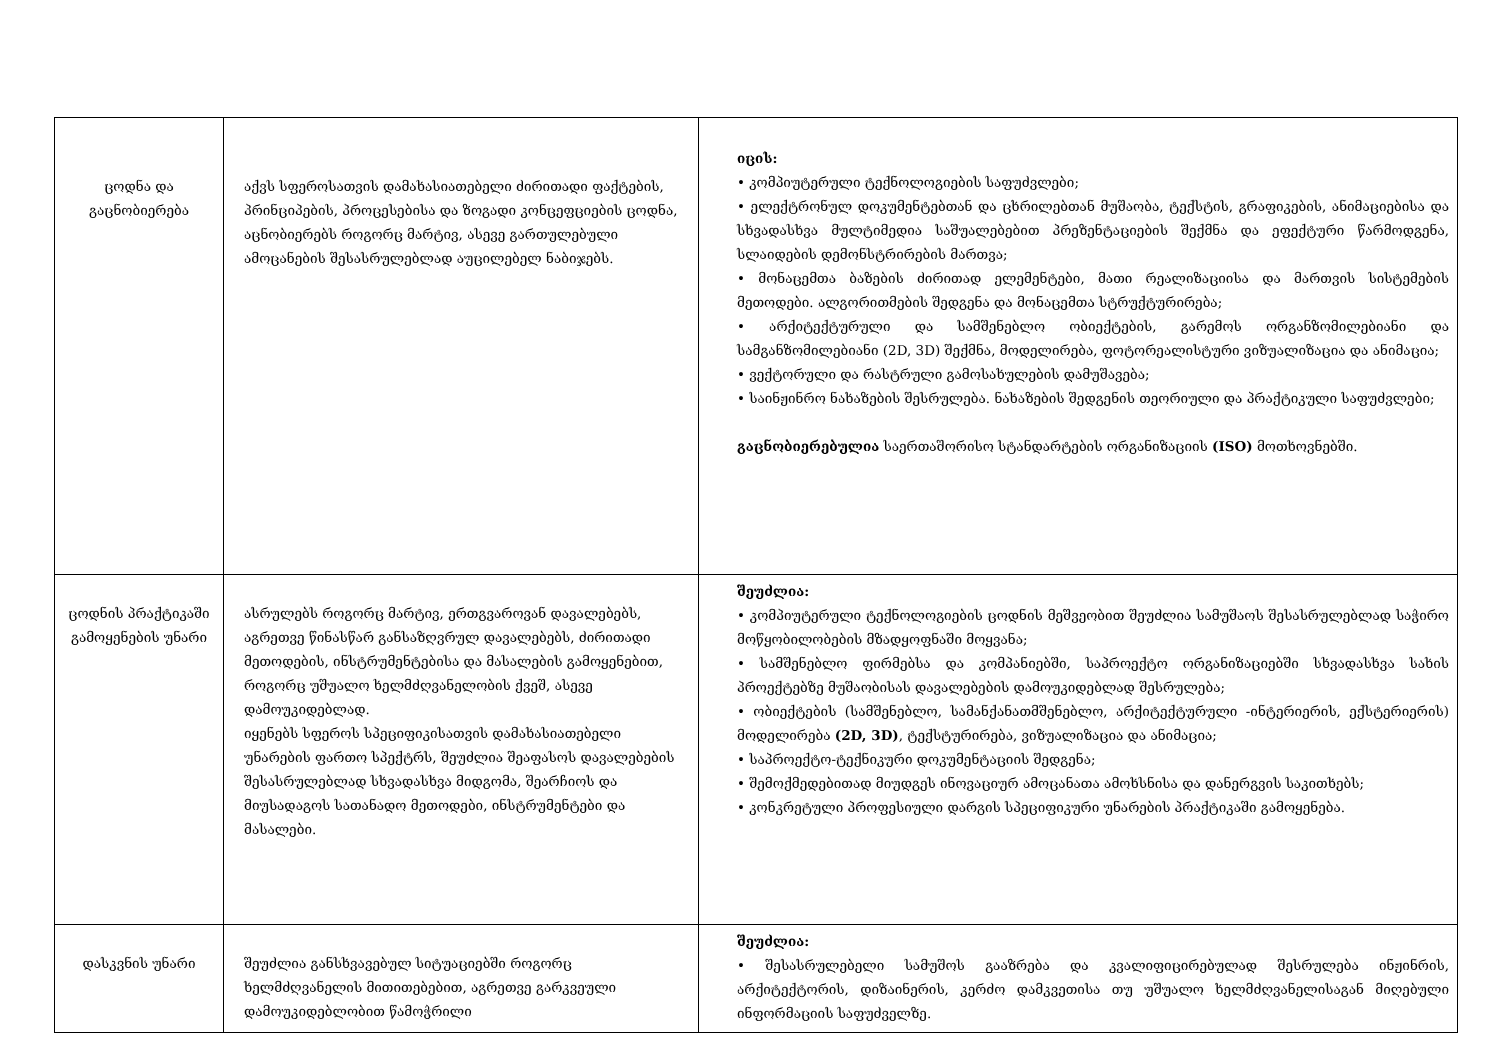| ცოდნა და გაცნობიერება | აქვს სფეროსათვის დამახასიათებელი ძირითადი ფაქტების, პრინციპების, პროცესებისა და ზოგადი კონცეფციების ცოდნა, აცნობიერებს როგორც მარტივ, ასევე გართულებული ამოცანების შესასრულებლად აუცილებელ ნაბიჯებს. | იცის: • კომპიუტერული ტექნოლოგიების საფუძვლები; • ელექტრონულ დოკუმენტებთან და ცხრილებთან მუშაობა, ტექსტის, გრაფიკების, ანიმაციებისა და სხვადასხვა მულტიმედია საშუალებებით პრეზენტაციების შექმნა და ეფექტური წარმოდგენა, სლაიდების დემონსტრირების მართვა; • მონაცემთა ბაზების ძირითად ელემენტები, მათი რეალიზაციისა და მართვის სისტემების მეთოდები. ალგორითმების შედგენა და მონაცემთა სტრუქტურირება; • არქიტექტურული და სამშენებლო ობიექტების, გარემოს ორგანზომილებიანი და სამგანზომილებიანი (2D, 3D) შექმნა, მოდელირება, ფოტორეალისტური ვიზუალიზაცია და ანიმაცია; • ვექტორული და რასტრული გამოსახულების დამუშავება; • საინჟინრო ნახაზების შესრულება. ნახაზების შედგენის თეორიული და პრაქტიკული საფუძვლები; გაცნობიერებულია საერთაშორისო სტანდარტების ორგანიზაციის (ISO) მოთხოვნებში. |
| ცოდნის პრაქტიკაში გამოყენების უნარი | ასრულებს როგორც მარტივ, ერთგვაროვან დავალებებს, აგრეთვე წინასწარ განსაზღვრულ დავალებებს, ძირითადი მეთოდების, ინსტრუმენტებისა და მასალების გამოყენებით, როგორც უშუალო ხელმძღვანელობის ქვეშ, ასევე დამოუკიდებლად. იყენებს სფეროს სპეციფიკისათვის დამახასიათებელი უნარების ფართო სპექტრს, შეუძლია შეაფასოს დავალებების შესასრულებლად სხვადასხვა მიდგომა, შეარჩიოს და მიუსადაგოს სათანადო მეთოდები, ინსტრუმენტები და მასალები. | შეუძლია: • კომპიუტერული ტექნოლოგიების ცოდნის მეშვეობით შეუძლია სამუშაოს შესასრულებლად საჭირო მოწყობილობების მზადყოფნაში მოყვანა; • სამშენებლო ფირმებსა და კომპანიებში, საპროექტო ორგანიზაციებში სხვადასხვა სახის პროექტებზე მუშაობისას დავალებების დამოუკიდებლად შესრულება; • ობიექტების (სამშენებლო, სამანქანათმშენებლო, არქიტექტურული -ინტერიერის, ექსტერიერის) მოდელირება (2D, 3D) , ტექსტურირება, ვიზუალიზაცია და ანიმაცია; • საპროექტო-ტექნიკური დოკუმენტაციის შედგენა; • შემოქმედებითად მიუდგეს ინოვაციურ ამოცანათა ამოხსნისა და დანერგვის საკითხებს; • კონკრეტული პროფესიული დარგის სპეციფიკური უნარების პრაქტიკაში გამოყენება. |
| დასკვნის უნარი | შეუძლია განსხვავებულ სიტუაციებში როგორც ხელმძღვანელის მითითებებით, აგრეთვე გარკვეული დამოუკიდებლობით წამოჭრილი | შეუძლია: • შესასრულებელი სამუშოს გააზრება და კვალიფიცირებულად შესრულება ინჟინრის, არქიტექტორის, დიზაინერის, კერძო დამკვეთისა თუ უშუალო ხელმძღვანელისაგან მიღებული ინფორმაციის საფუძველზე. |